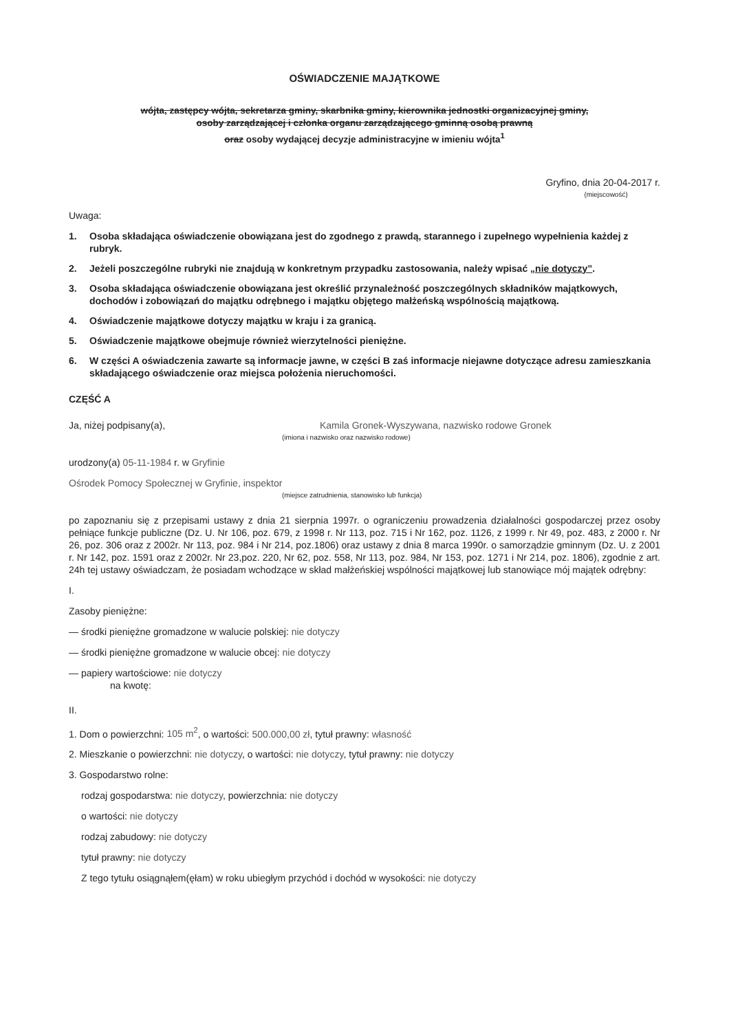OŚWIADCZENIE MAJĄTKOWE
wójta, zastępcy wójta, sekretarza gminy, skarbnika gminy, kierownika jednostki organizacyjnej gminy,
osoby zarządzającej i członka organu zarządzającego gminną osobą prawną
oraz osoby wydającej decyzje administracyjne w imieniu wójta<sup>1</sup>
Gryfino, dnia 20-04-2017 r.
(miejscowość)
Uwaga:
1. Osoba składająca oświadczenie obowiązana jest do zgodnego z prawdą, starannego i zupełnego wypełnienia każdej z rubryk.
2. Jeżeli poszczególne rubryki nie znajdują w konkretnym przypadku zastosowania, należy wpisać „nie dotyczy”.
3. Osoba składająca oświadczenie obowiązana jest określić przynależność poszczególnych składników majątkowych, dochodów i zobowiązań do majątku odrębnego i majątku objętego małżeńską wspólnością majątkową.
4. Oświadczenie majątkowe dotyczy majątku w kraju i za granicą.
5. Oświadczenie majątkowe obejmuje również wierzytelności pieniężne.
6. W części A oświadczenia zawarte są informacje jawne, w części B zaś informacje niejawne dotyczące adresu zamieszkania składającego oświadczenie oraz miejsca położenia nieruchomości.
CZĘŚĆ A
Ja, niżej podpisany(a), Kamila Gronek-Wyszywana, nazwisko rodowe Gronek
(imiona i nazwisko oraz nazwisko rodowe)
urodzony(a) 05-11-1984 r. w Gryfinie
Ośrodek Pomocy Społecznej w Gryfinie, inspektor
(miejsce zatrudnienia, stanowisko lub funkcja)
po zapoznaniu się z przepisami ustawy z dnia 21 sierpnia 1997r. o ograniczeniu prowadzenia działalności gospodarczej przez osoby pełniące funkcje publiczne (Dz. U. Nr 106, poz. 679, z 1998 r. Nr 113, poz. 715 i Nr 162, poz. 1126, z 1999 r. Nr 49, poz. 483, z 2000 r. Nr 26, poz. 306 oraz z 2002r. Nr 113, poz. 984 i Nr 214, poz.1806) oraz ustawy z dnia 8 marca 1990r. o samorządzie gminnym (Dz. U. z 2001 r. Nr 142, poz. 1591 oraz z 2002r. Nr 23,poz. 220, Nr 62, poz. 558, Nr 113, poz. 984, Nr 153, poz. 1271 i Nr 214, poz. 1806), zgodnie z art. 24h tej ustawy oświadczam, że posiadam wchodzące w skład małżeńskiej wspólności majątkowej lub stanowiące mój majątek odrębny:
I.
Zasoby pieniężne:
— środki pieniężne gromadzone w walucie polskiej: nie dotyczy
— środki pieniężne gromadzone w walucie obcej: nie dotyczy
— papiery wartościowe: nie dotyczy
na kwotę:
II.
1. Dom o powierzchni: 105 m<sup>2</sup>, o wartości: 500.000,00 zł, tytuł prawny: własność
2. Mieszkanie o powierzchni: nie dotyczy, o wartości: nie dotyczy, tytuł prawny: nie dotyczy
3. Gospodarstwo rolne:
rodzaj gospodarstwa: nie dotyczy, powierzchnia: nie dotyczy
o wartości: nie dotyczy
rodzaj zabudowy: nie dotyczy
tytuł prawny: nie dotyczy
Z tego tytułu osiągnąłem(ęłam) w roku ubiegłym przychód i dochód w wysokości: nie dotyczy